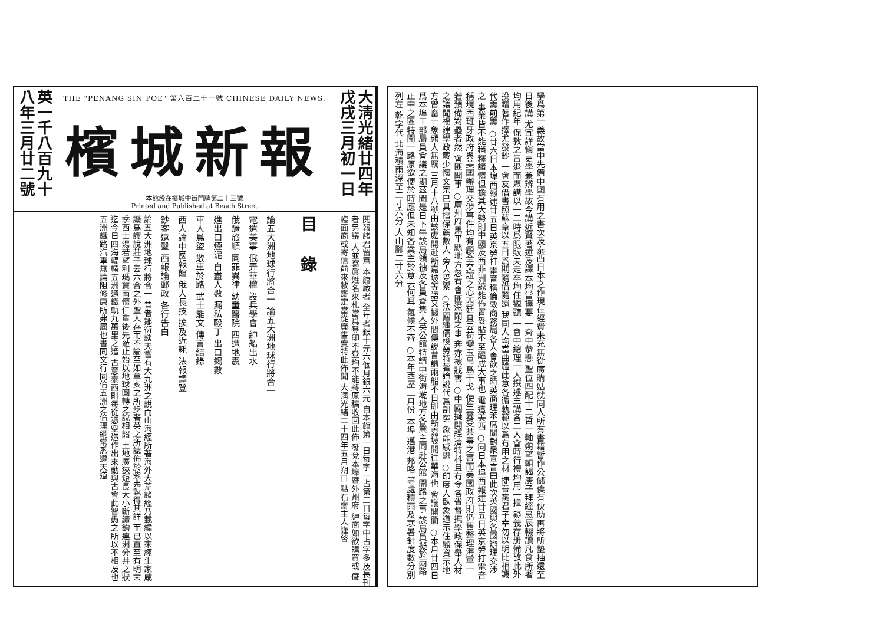大淸光緒廿四年 戊戌三月初一日
THE "PENANG SIN POE" 第六百二十一號 CHINESE DAILY NEWS.
檳城新報
本館設在檳城中街門牌第二十三號
Printed and Published at Beach Street
英一千八百九十 八年三月廿二號
閱報諸君留意 本館啟者 全年者銀十元六個月銀六元 自本館第一日每字一占第二日每字中占字多及長刊者另議 人並寫眞姓名來札當爲登印不登均不能將原稿收回此佈 發兌本埠暨外州府 紳商如欲購買或 儎臨面商或寄信前來敝齋定當從廉售賣特此佈聞 大淸光緒二十四年五月朔日 點石齋主人謹啓
目錄
論五大洲地球行將合一 論五大洲地球行將合一
電遣美事 俄弄華權 設兵學會 紳船出水
俄蹶旅順 同罪異律 幼童醫院 四遭地震
進出口煙泥 自盡人數 漏私毆丁 出口錫數
車人爲盜 散車於路 武士能文 傳言結錄
西人論中國報館 俄人長技 挨及近耗 法報譯登
鈔客遠鑿 西報論郵政 各行告白
論五大洲地球行將合一 昔者鄒衍談天嘗有大九洲之說而山海經所著海外大荒諸經乃載緯以來經生家咸譏爲謬說莊子云六合之外聖人存而不論至如章亥之所步奢英之所誌佈於紫弗孰得其詳 而已直至有明末季西士湯若望利瑪竇南懷仁輩後先蒞止始以地球圓轉之說相詔 土地廣狹短長大小斷續鈞連洲分井之狀迄今日四海輻輳五洲通鐵軌九萬里之遙 古意泰西則每從憑空造作出來動與古會此智愚之所以不相及也 五洲鐵路汽車無論阻修康所弗屆也書同文行同倫五洲之倫理綱常悉遵天道
學爲第一義故當中先備中國有用之書次及泰西日本之作現在經費未充無從廣購姑就同人所有書籍暫作公儲俟有伙助再將所墊抽還至日後講 尤宜詳愼史學兼辨學故今講近賢著述及譯本均當擇要 一齋中恭懸 聖位四配十二哲一軸朔望朝謁庚子拜經忌辰輟讀凡食所著均用紀年 保教之旨退而聚講以一二時爲限販夫走卒均任觀聽 一會中總理一人撰述主講各二人會時行禮均用一揖 疑義存册備攷此外投贈著作擇尤發鈔 一會友借書照蘇章以五日爲期隨借隨還 我同人均當曲體此意各循軌範以爲有用之材 捷吾黨君子幸勿以明比相譏 代籌前籌 ○廿六日本埠西報述廿五日英京勞打電音稱倫敦商務局各人會飲之時英商理苯席間對衆宣言曰此次英國與各國辦理交涉之 事業皆不能稍釋諸懷但擔其大勢則中國及西非洲諒能佈置妥貼不至醞成大事也 電遣美西 ○同日本埠西報述廿五日英京勞打電音稱現西班牙政府與美國辦理交涉事件均有顧全交誼之心西廷且云苟變玉帛爲干戈 使生靈受茶毒之害而美國政府則仍舊整理海軍一若預備對壘者然 會匪開事 ○廣州府馬平縣地方忽有會匪滋鬧之事 奔亦被戕害 ○中國擬開經濟特科且有令各省督撫學政保舉人材之議聞福建學政戴少懷文宗已具摺保薦數人 旁人受累 ○法國通儒梭勞特著論說代爲剖冤 象能感恩 ○印度人臥象道示住顧資示地方曾畜一象頗大無羈 三月十八號由該處開赴新嘉坡等語又據外間傳說昔謂兩船不日即由新嘉坡開往華海也 會議開衢 ○本月廿四日爲本埠工部局員會議之期茲聞是日下午該局領袖及各員齊集大英公館特請中街海墘地方各業主同赴公館 開路之事 該局員擬於兩路正中之區特開一路原欲便於時應但未知各業主於意云何耳 氣候不齊 ○本年西歷二月份 本埠 邁港 邦咯 等處積雨及寒暑針度數分別列左 乾字代 北海積雨深至二寸六分 大山腳二寸六分